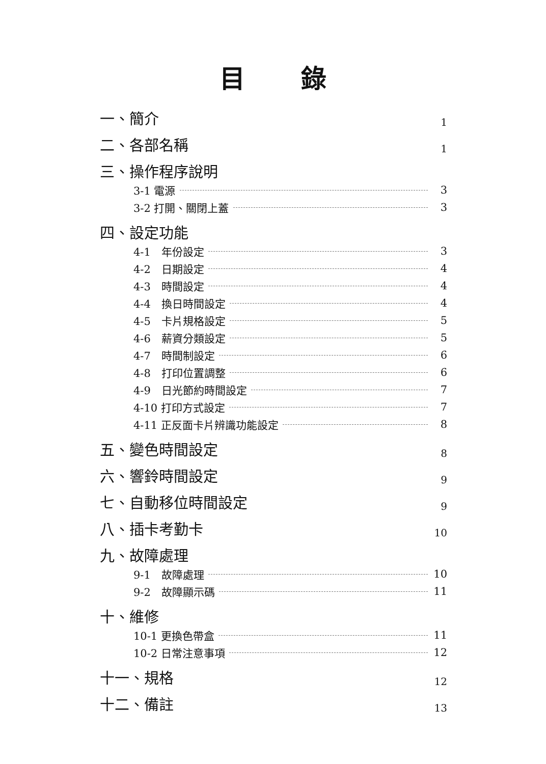目錄
一、簡介 1
二、各部名稱 1
三、操作程序說明
3-1 電源 3
3-2 打開、關閉上蓋 3
四、設定功能
4-1　年份設定 3
4-2　日期設定 4
4-3　時間設定 4
4-4　換日時間設定 4
4-5　卡片規格設定 5
4-6　薪資分類設定 5
4-7　時間制設定 6
4-8　打印位置調整 6
4-9　日光節約時間設定 7
4-10 打印方式設定 7
4-11 正反面卡片辨識功能設定 8
五、變色時間設定 8
六、響鈴時間設定 9
七、自動移位時間設定 9
八、插卡考勤卡 10
九、故障處理
9-1　故障處理 10
9-2　故障顯示碼 11
十、維修
10-1 更換色帶盒 11
10-2 日常注意事項 12
十一、規格 12
十二、備註 13